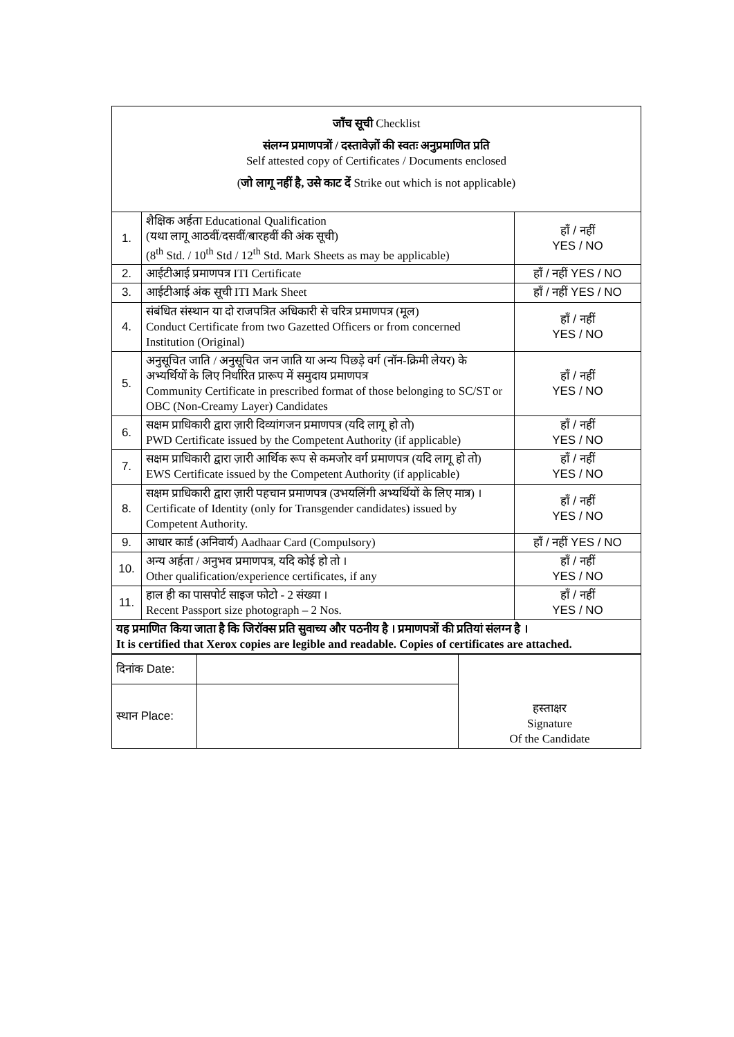| जाँच सूची Checklist संलग्न प्रमाणपत्रों / दस्तावेज़ों की स्वतः अनुप्रमाणित प्रति Self attested copy of Certificates / Documents enclosed ( जो लागू नहीं है, उसे काट दें Strike out which is not applicable) | | |
| 1. | शैक्षिक अर्हता Educational Qualification (यथा लागू आठवीं/दसवीं/बारहवीं की अंक सूची) (8<sup>th</sup> Std. / 10<sup>th</sup> Std / 12<sup>th</sup> Std. Mark Sheets as may be applicable) | हाँ / नहीं YES / NO |
| 2. | आईटीआई प्रमाणपत्र ITI Certificate | हाँ / नहीं YES / NO |
| 3. | आईटीआई अंक सूची ITI Mark Sheet | हाँ / नहीं YES / NO |
| 4. | संबंधित संस्थान या दो राजपत्रित अधिकारी से चरित्र प्रमाणपत्र (मूल) Conduct Certificate from two Gazetted Officers or from concerned Institution (Original) | हाँ / नहीं YES / NO |
| 5. | अनुसूचित जाति / अनुसूचित जन जाति या अन्य पिछड़े वर्ग (नॉन-क्रिमी लेयर) के अभ्यर्थियों के लिए निर्धारित प्रारूप में समुदाय प्रमाणपत्र Community Certificate in prescribed format of those belonging to SC/ST or OBC (Non-Creamy Layer) Candidates | हाँ / नहीं YES / NO |
| 6. | सक्षम प्राधिकारी द्वारा ज़ारी दिव्यांगजन प्रमाणपत्र (यदि लागू हो तो) PWD Certificate issued by the Competent Authority (if applicable) | हाँ / नहीं YES / NO |
| 7. | सक्षम प्राधिकारी द्वारा ज़ारी आर्थिक रूप से कमजोर वर्ग प्रमाणपत्र (यदि लागू हो तो) EWS Certificate issued by the Competent Authority (if applicable) | हाँ / नहीं YES / NO |
| 8. | सक्षम प्राधिकारी द्वारा ज़ारी पहचान प्रमाणपत्र (उभयलिंगी अभ्यर्थियों के लिए मात्र) । Certificate of Identity (only for Transgender candidates) issued by Competent Authority. | हाँ / नहीं YES / NO |
| 9. | आधार कार्ड (अनिवार्य) Aadhaar Card (Compulsory) | हाँ / नहीं YES / NO |
| 10. | अन्य अर्हता / अनुभव प्रमाणपत्र, यदि कोई हो तो । Other qualification/experience certificates, if any | हाँ / नहीं YES / NO |
| 11. | हाल ही का पासपोर्ट साइज फोटो - 2 संख्या । Recent Passport size photograph – 2 Nos. | हाँ / नहीं YES / NO |
| यह प्रमाणित किया जाता है कि जिरॉक्स प्रति सुवाच्य और पठनीय है । प्रमाणपत्रों की प्रतियां संलग्न है । It is certified that Xerox copies are legible and readable. Copies of certificates are attached. | | |
| दिनांक Date: | | हस्ताक्षर Signature Of the Candidate |
| स्थान Place: | | |